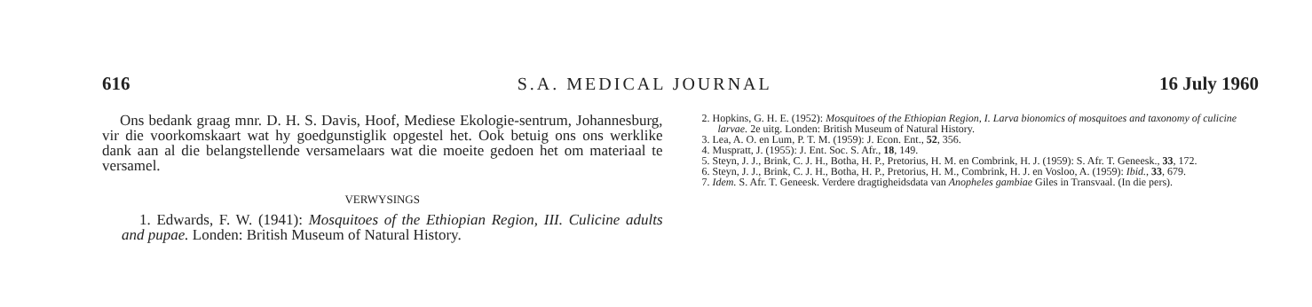616 S.A. MEDICAL JOURNAL 16 July 1960
Ons bedank graag mnr. D. H. S. Davis, Hoof, Mediese Ekologie-sentrum, Johannesburg, vir die voorkomskaart wat hy goedgunstiglik opgestel het. Ook betuig ons ons werklike dank aan al die belangstellende versamelaars wat die moeite gedoen het om materiaal te versamel.
VERWYSINGS
1. Edwards, F. W. (1941): Mosquitoes of the Ethiopian Region, III. Culicine adults and pupae. Londen: British Museum of Natural History.
2. Hopkins, G. H. E. (1952): Mosquitoes of the Ethiopian Region, I. Larva bionomics of mosquitoes and taxonomy of culicine larvae. 2e uitg. Londen: British Museum of Natural History.
3. Lea, A. O. en Lum, P. T. M. (1959): J. Econ. Ent., 52, 356.
4. Muspratt, J. (1955): J. Ent. Soc. S. Afr., 18, 149.
5. Steyn, J. J., Brink, C. J. H., Botha, H. P., Pretorius, H. M. en Combrink, H. J. (1959): S. Afr. T. Geneesk., 33, 172.
6. Steyn, J. J., Brink, C. J. H., Botha, H. P., Pretorius, H. M., Combrink, H. J. en Vosloo, A. (1959): Ibid., 33, 679.
7. Idem. S. Afr. T. Geneesk. Verdere dragtigheidsdata van Anopheles gambiae Giles in Transvaal. (In die pers).